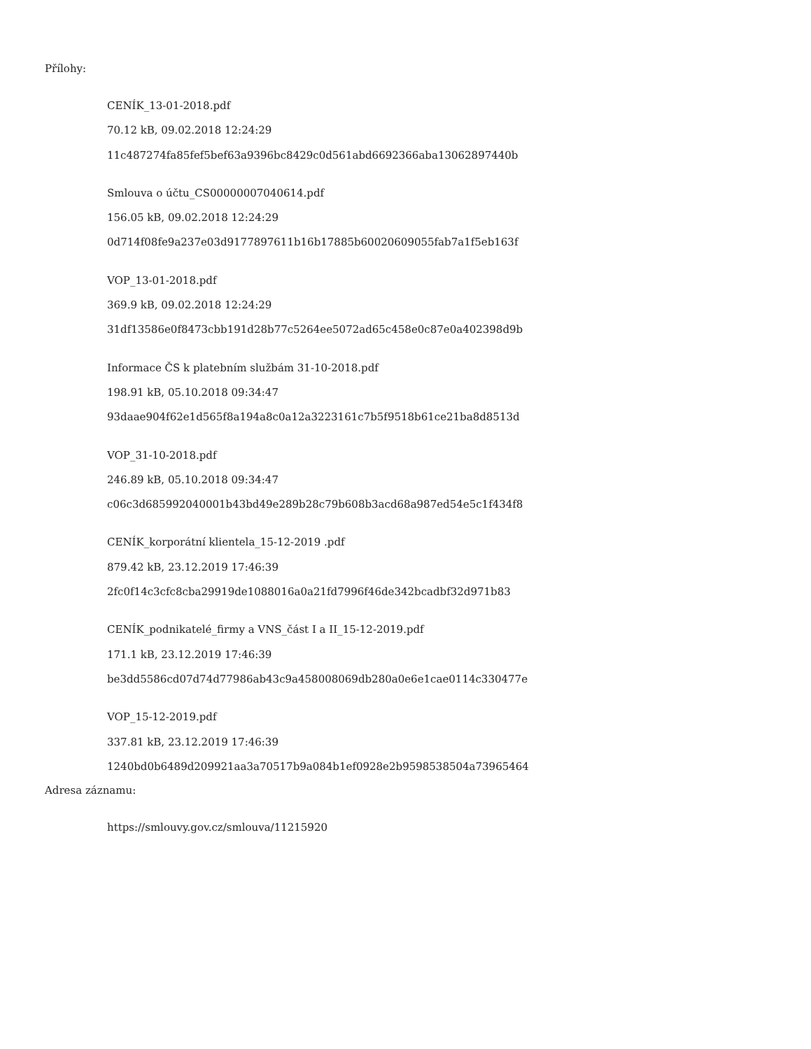Přílohy:
CENÍK_13-01-2018.pdf
70.12 kB, 09.02.2018 12:24:29
11c487274fa85fef5bef63a9396bc8429c0d561abd6692366aba13062897440b
Smlouva o účtu_CS00000007040614.pdf
156.05 kB, 09.02.2018 12:24:29
0d714f08fe9a237e03d9177897611b16b17885b60020609055fab7a1f5eb163f
VOP_13-01-2018.pdf
369.9 kB, 09.02.2018 12:24:29
31df13586e0f8473cbb191d28b77c5264ee5072ad65c458e0c87e0a402398d9b
Informace ČS k platebním službám 31-10-2018.pdf
198.91 kB, 05.10.2018 09:34:47
93daae904f62e1d565f8a194a8c0a12a3223161c7b5f9518b61ce21ba8d8513d
VOP_31-10-2018.pdf
246.89 kB, 05.10.2018 09:34:47
c06c3d685992040001b43bd49e289b28c79b608b3acd68a987ed54e5c1f434f8
CENÍK_korporátní klientela_15-12-2019 .pdf
879.42 kB, 23.12.2019 17:46:39
2fc0f14c3cfc8cba29919de1088016a0a21fd7996f46de342bcadbf32d971b83
CENÍK_podnikatelé_firmy a VNS_část I a II_15-12-2019.pdf
171.1 kB, 23.12.2019 17:46:39
be3dd5586cd07d74d77986ab43c9a458008069db280a0e6e1cae0114c330477e
VOP_15-12-2019.pdf
337.81 kB, 23.12.2019 17:46:39
1240bd0b6489d209921aa3a70517b9a084b1ef0928e2b9598538504a73965464
Adresa záznamu:
https://smlouvy.gov.cz/smlouva/11215920